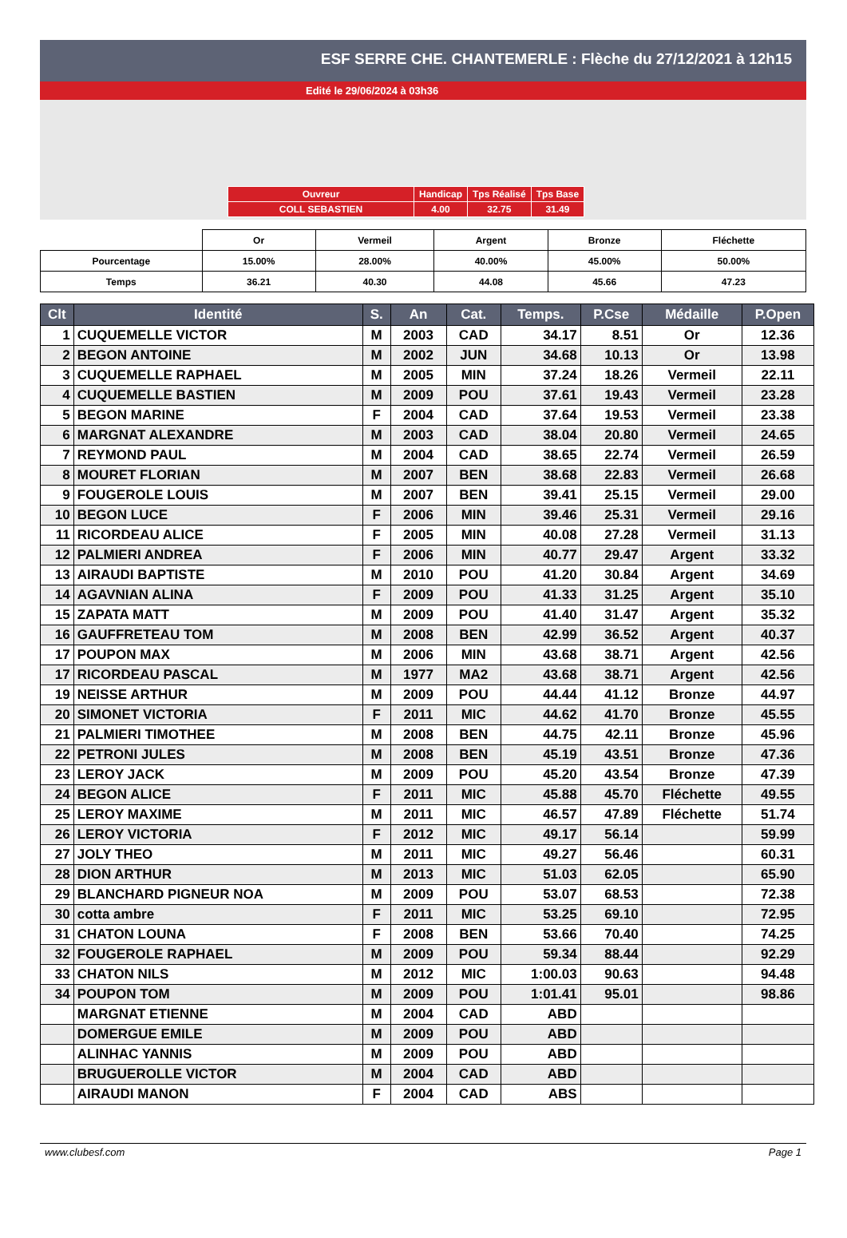ESF SERRE CHE. CHANTEMERLE : Flèche du 27/12/2021 à 12h15
Edité le 29/06/2024 à 03h36
| Ouvreur | Handicap | Tps Réalisé | Tps Base |
| COLL SEBASTIEN | 4.00 | 32.75 | 31.49 |
| | Or | Vermeil | Argent | Bronze | Fléchette |
| Pourcentage | 15.00% | 28.00% | 40.00% | 45.00% | 50.00% |
| Temps | 36.21 | 40.30 | 44.08 | 45.66 | 47.23 |
| Clt | Identité | S. | An | Cat. | Temps. | P.Cse | Médaille | P.Open |
| --- | --- | --- | --- | --- | --- | --- | --- | --- |
| 1 | CUQUEMELLE VICTOR | M | 2003 | CAD | 34.17 | 8.51 | Or | 12.36 |
| 2 | BEGON ANTOINE | M | 2002 | JUN | 34.68 | 10.13 | Or | 13.98 |
| 3 | CUQUEMELLE RAPHAEL | M | 2005 | MIN | 37.24 | 18.26 | Vermeil | 22.11 |
| 4 | CUQUEMELLE BASTIEN | M | 2009 | POU | 37.61 | 19.43 | Vermeil | 23.28 |
| 5 | BEGON MARINE | F | 2004 | CAD | 37.64 | 19.53 | Vermeil | 23.38 |
| 6 | MARGNAT ALEXANDRE | M | 2003 | CAD | 38.04 | 20.80 | Vermeil | 24.65 |
| 7 | REYMOND PAUL | M | 2004 | CAD | 38.65 | 22.74 | Vermeil | 26.59 |
| 8 | MOURET FLORIAN | M | 2007 | BEN | 38.68 | 22.83 | Vermeil | 26.68 |
| 9 | FOUGEROLE LOUIS | M | 2007 | BEN | 39.41 | 25.15 | Vermeil | 29.00 |
| 10 | BEGON LUCE | F | 2006 | MIN | 39.46 | 25.31 | Vermeil | 29.16 |
| 11 | RICORDEAU ALICE | F | 2005 | MIN | 40.08 | 27.28 | Vermeil | 31.13 |
| 12 | PALMIERI ANDREA | F | 2006 | MIN | 40.77 | 29.47 | Argent | 33.32 |
| 13 | AIRAUDI BAPTISTE | M | 2010 | POU | 41.20 | 30.84 | Argent | 34.69 |
| 14 | AGAVNIAN ALINA | F | 2009 | POU | 41.33 | 31.25 | Argent | 35.10 |
| 15 | ZAPATA MATT | M | 2009 | POU | 41.40 | 31.47 | Argent | 35.32 |
| 16 | GAUFFRETEAU TOM | M | 2008 | BEN | 42.99 | 36.52 | Argent | 40.37 |
| 17 | POUPON MAX | M | 2006 | MIN | 43.68 | 38.71 | Argent | 42.56 |
| 17 | RICORDEAU PASCAL | M | 1977 | MA2 | 43.68 | 38.71 | Argent | 42.56 |
| 19 | NEISSE ARTHUR | M | 2009 | POU | 44.44 | 41.12 | Bronze | 44.97 |
| 20 | SIMONET VICTORIA | F | 2011 | MIC | 44.62 | 41.70 | Bronze | 45.55 |
| 21 | PALMIERI TIMOTHEE | M | 2008 | BEN | 44.75 | 42.11 | Bronze | 45.96 |
| 22 | PETRONI JULES | M | 2008 | BEN | 45.19 | 43.51 | Bronze | 47.36 |
| 23 | LEROY JACK | M | 2009 | POU | 45.20 | 43.54 | Bronze | 47.39 |
| 24 | BEGON ALICE | F | 2011 | MIC | 45.88 | 45.70 | Fléchette | 49.55 |
| 25 | LEROY MAXIME | M | 2011 | MIC | 46.57 | 47.89 | Fléchette | 51.74 |
| 26 | LEROY VICTORIA | F | 2012 | MIC | 49.17 | 56.14 | | 59.99 |
| 27 | JOLY THEO | M | 2011 | MIC | 49.27 | 56.46 | | 60.31 |
| 28 | DION ARTHUR | M | 2013 | MIC | 51.03 | 62.05 | | 65.90 |
| 29 | BLANCHARD PIGNEUR NOA | M | 2009 | POU | 53.07 | 68.53 | | 72.38 |
| 30 | cotta ambre | F | 2011 | MIC | 53.25 | 69.10 | | 72.95 |
| 31 | CHATON LOUNA | F | 2008 | BEN | 53.66 | 70.40 | | 74.25 |
| 32 | FOUGEROLE RAPHAEL | M | 2009 | POU | 59.34 | 88.44 | | 92.29 |
| 33 | CHATON NILS | M | 2012 | MIC | 1:00.03 | 90.63 | | 94.48 |
| 34 | POUPON TOM | M | 2009 | POU | 1:01.41 | 95.01 | | 98.86 |
| | MARGNAT ETIENNE | M | 2004 | CAD | ABD | | | |
| | DOMERGUE EMILE | M | 2009 | POU | ABD | | | |
| | ALINHAC YANNIS | M | 2009 | POU | ABD | | | |
| | BRUGUEROLLE VICTOR | M | 2004 | CAD | ABD | | | |
| | AIRAUDI MANON | F | 2004 | CAD | ABS | | | |
www.clubesf.com Page 1